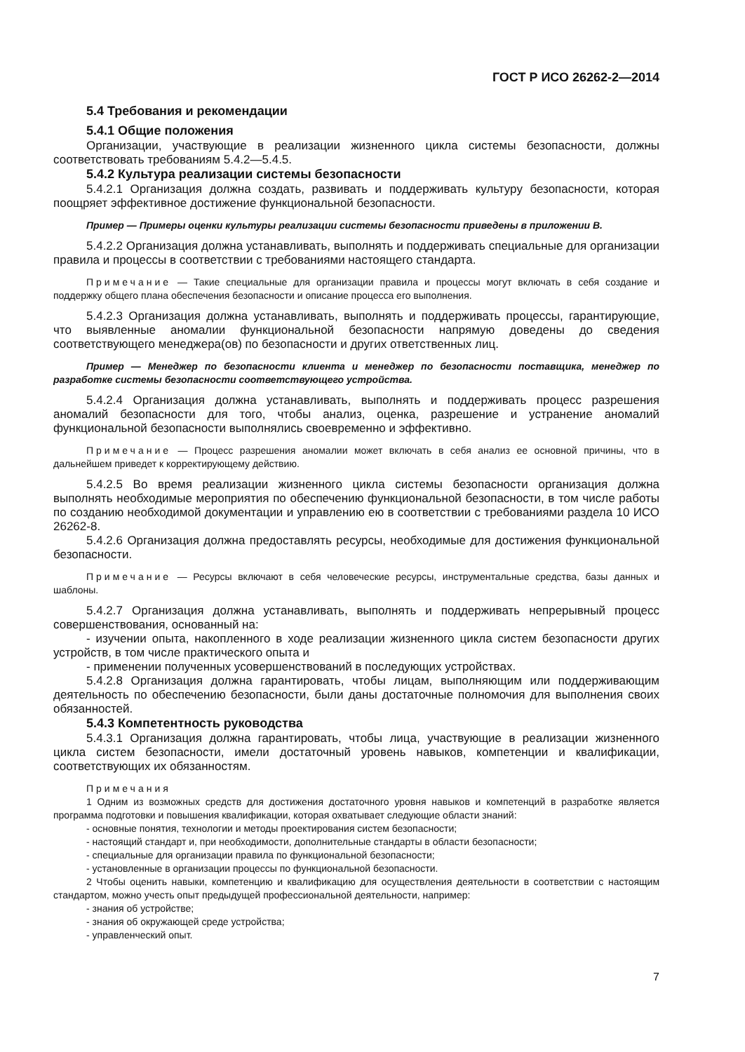ГОСТ Р ИСО 26262-2—2014
5.4 Требования и рекомендации
5.4.1 Общие положения
Организации, участвующие в реализации жизненного цикла системы безопасности, должны соответствовать требованиям 5.4.2—5.4.5.
5.4.2 Культура реализации системы безопасности
5.4.2.1 Организация должна создать, развивать и поддерживать культуру безопасности, которая поощряет эффективное достижение функциональной безопасности.
Пример — Примеры оценки культуры реализации системы безопасности приведены в приложении В.
5.4.2.2 Организация должна устанавливать, выполнять и поддерживать специальные для организации правила и процессы в соответствии с требованиями настоящего стандарта.
Примечание — Такие специальные для организации правила и процессы могут включать в себя создание и поддержку общего плана обеспечения безопасности и описание процесса его выполнения.
5.4.2.3 Организация должна устанавливать, выполнять и поддерживать процессы, гарантирующие, что выявленные аномалии функциональной безопасности напрямую доведены до сведения соответствующего менеджера(ов) по безопасности и других ответственных лиц.
Пример — Менеджер по безопасности клиента и менеджер по безопасности поставщика, менеджер по разработке системы безопасности соответствующего устройства.
5.4.2.4 Организация должна устанавливать, выполнять и поддерживать процесс разрешения аномалий безопасности для того, чтобы анализ, оценка, разрешение и устранение аномалий функциональной безопасности выполнялись своевременно и эффективно.
Примечание — Процесс разрешения аномалии может включать в себя анализ ее основной причины, что в дальнейшем приведет к корректирующему действию.
5.4.2.5 Во время реализации жизненного цикла системы безопасности организация должна выполнять необходимые мероприятия по обеспечению функциональной безопасности, в том числе работы по созданию необходимой документации и управлению ею в соответствии с требованиями раздела 10 ИСО 26262-8.
5.4.2.6 Организация должна предоставлять ресурсы, необходимые для достижения функциональной безопасности.
Примечание — Ресурсы включают в себя человеческие ресурсы, инструментальные средства, базы данных и шаблоны.
5.4.2.7 Организация должна устанавливать, выполнять и поддерживать непрерывный процесс совершенствования, основанный на:
- изучении опыта, накопленного в ходе реализации жизненного цикла систем безопасности других устройств, в том числе практического опыта и
- применении полученных усовершенствований в последующих устройствах.
5.4.2.8 Организация должна гарантировать, чтобы лицам, выполняющим или поддерживающим деятельность по обеспечению безопасности, были даны достаточные полномочия для выполнения своих обязанностей.
5.4.3 Компетентность руководства
5.4.3.1 Организация должна гарантировать, чтобы лица, участвующие в реализации жизненного цикла систем безопасности, имели достаточный уровень навыков, компетенции и квалификации, соответствующих их обязанностям.
Примечания
1 Одним из возможных средств для достижения достаточного уровня навыков и компетенций в разработке является программа подготовки и повышения квалификации, которая охватывает следующие области знаний:
- основные понятия, технологии и методы проектирования систем безопасности;
- настоящий стандарт и, при необходимости, дополнительные стандарты в области безопасности;
- специальные для организации правила по функциональной безопасности;
- установленные в организации процессы по функциональной безопасности.
2 Чтобы оценить навыки, компетенцию и квалификацию для осуществления деятельности в соответствии с настоящим стандартом, можно учесть опыт предыдущей профессиональной деятельности, например:
- знания об устройстве;
- знания об окружающей среде устройства;
- управленческий опыт.
7